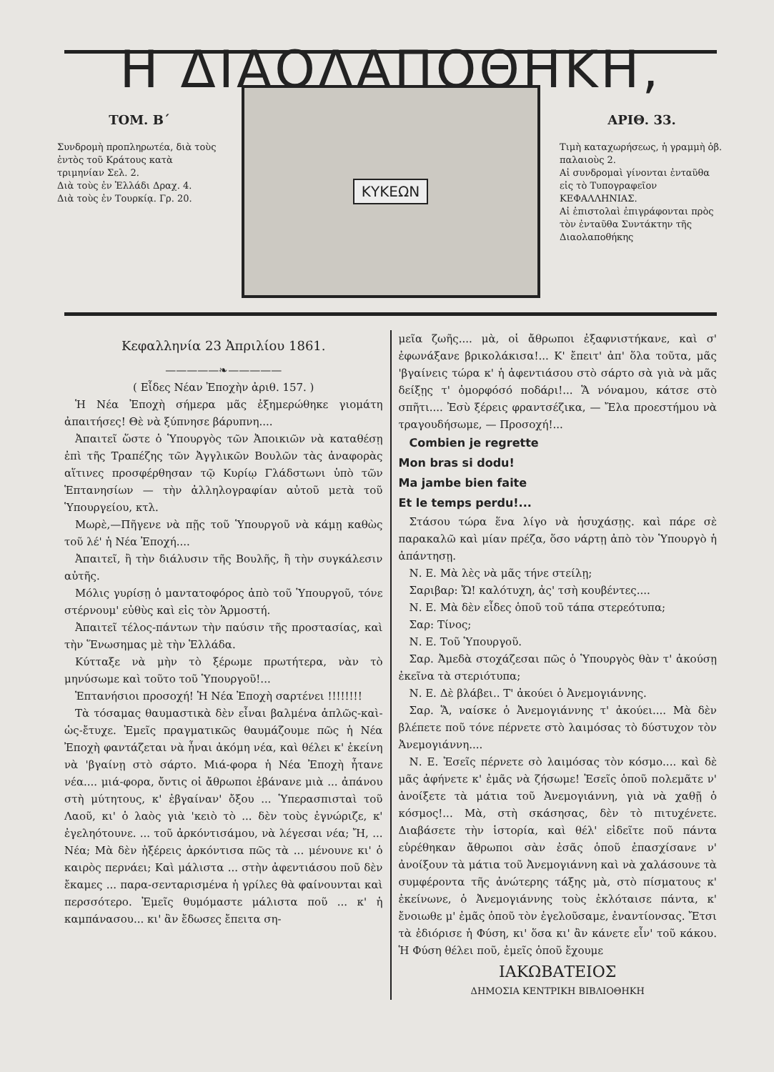Η ΔΙΑΟΛΑΠΟΘΗΚΗ,
ΤΟΜ. Β΄
Συνδρομὴ προπληρωτέα, διὰ τοὺς ἐντὸς τοῦ Κράτους κατὰ τριμηνίαν Σελ. 2.
Διὰ τοὺς ἐν Ἑλλάδι Δραχ. 4.
Διὰ τοὺς ἐν Τουρκίᾳ. Γρ. 20.
ΚΥΚΕΩΝ
ΑΡΙΘ. 33.
Τιμὴ καταχωρήσεως, ἡ γραμμὴ ὀβ. παλαιοὺς 2.
Αἱ συνδρομαὶ γίνονται ἐνταῦθα εἰς τὸ Τυπογραφεῖον ΚΕΦΑΛΛΗΝΙΑΣ.
Αἱ ἐπιστολαὶ ἐπιγράφονται πρὸς τὸν ἐνταῦθα Συντάκτην τῆς Διαολαποθήκης
Κεφαλληνία 23 Ἀπριλίου 1861.
—————❧—————
( Εἶδες Νέαν Ἐποχὴν ἀριθ. 157. )
Ἡ Νέα Ἐποχὴ σήμερα μᾶς ἐξημερώθηκε γιομάτη ἀπαιτήσες! Θὲ νὰ ξύπνησε βάρυπνη....
Ἀπαιτεῖ ὥστε ὁ Ὑπουργὸς τῶν Ἀποικιῶν νὰ καταθέσῃ ἐπὶ τῆς Τραπέζης τῶν Ἀγγλικῶν Βουλῶν τὰς ἀναφορὰς αἵτινες προσφέρθησαν τῷ Κυρίῳ Γλάδστωνι ὑπὸ τῶν Ἑπτανησίων — τὴν ἀλληλογραφίαν αὐτοῦ μετὰ τοῦ Ὑπουργείου, κτλ.
Μωρὲ,—Πῆγενε νὰ πῇς τοῦ Ὑπουργοῦ νὰ κάμῃ καθὼς τοῦ λέ' ἡ Νέα Ἐποχή....
Ἀπαιτεῖ, ἢ τὴν διάλυσιν τῆς Βουλῆς, ἢ τὴν συγκάλεσιν αὐτῆς.
Μόλις γυρίσῃ ὁ μαντατοφόρος ἀπὸ τοῦ Ὑπουργοῦ, τόνε στέρνουμ' εὐθὺς καὶ εἰς τὸν Ἁρμοστή.
Ἀπαιτεῖ τέλος-πάντων τὴν παύσιν τῆς προστασίας, καὶ τὴν Ἕνωσημας μὲ τὴν Ἑλλάδα.
Κύτταξε νὰ μὴν τὸ ξέρωμε πρωτήτερα, νὰν τὸ μηνύσωμε καὶ τοῦτο τοῦ Ὑπουργοῦ!...
Ἑπτανήσιοι προσοχή! Ἡ Νέα Ἐποχὴ σαρτένει !!!!!!!!
Τὰ τόσαμας θαυμαστικὰ δὲν εἶναι βαλμένα ἁπλῶς-καὶ-ὡς-ἔτυχε. Ἐμεῖς πραγματικῶς θαυμάζουμε πῶς ἡ Νέα Ἐποχὴ φαντάζεται νὰ ἦναι ἀκόμη νέα, καὶ θέλει κ' ἐκείνη νὰ 'βγαίνῃ στὸ σάρτο. Μιά-φορα ἡ Νέα Ἐποχὴ ἦτανε νέα.... μιά-φορα, ὄντις οἱ ἄθρωποι ἐβάνανε μιὰ ... ἀπάνου στὴ μύτητους, κ' ἐβγαίναν' ὄξου ... Ὑπερασπισταὶ τοῦ Λαοῦ, κι' ὁ λαὸς γιὰ 'κειὸ τὸ ... δὲν τοὺς ἐγνώριζε, κ' ἐγεληότουνε. ... τοῦ ἀρκόντισάμου, νὰ λέγεσαι νέα; Ἤ, ... Νέα; Μὰ δὲν ἠξέρεις ἀρκόντισα πῶς τὰ ... μένουνε κι' ὁ καιρὸς περνάει; Καὶ μάλιστα ... στὴν ἀφεντιάσου ποῦ δὲν ἔκαμες ... παρα-σενταρισμένα ἡ γρίλες θὰ φαίνουνται καὶ περσσότερο. Ἐμεῖς θυμόμαστε μάλιστα ποῦ ... κ' ἡ καμπάνασου... κι' ἂν ἔδωσες ἔπειτα ση-
μεῖα ζωῆς.... μὰ, οἱ ἄθρωποι ἐξαφνιστήκανε, καὶ σ' ἐφωνάξανε βρικολάκισα!... Κ' ἔπειτ' ἀπ' ὅλα τοῦτα, μᾶς 'βγαίνεις τώρα κ' ἡ ἀφεντιάσου στὸ σάρτο σὰ γιὰ νὰ μᾶς δείξῃς τ' ὀμορφόσό ποδάρι!... Ἅ νόναμου, κάτσε στὸ σπῆτι.... Ἐσὺ ξέρεις φραντσέζικα, — Ἔλα προεστήμου νὰ τραγουδήσωμε, — Προσοχή!...
Combien je regrette
Mon bras si dodu!
Ma jambe bien faite
Et le temps perdu!...
Στάσου τώρα ἕνα λίγο νὰ ἡσυχάσῃς. καὶ πάρε σὲ παρακαλῶ καὶ μίαν πρέζα, ὅσο νάρτῃ ἀπὸ τὸν Ὑπουργὸ ἡ ἀπάντησῃ.
Ν. Ε. Μὰ λὲς νὰ μᾶς τήνε στείλῃ;
Σαριβαρ: Ὤ! καλότυχη, ἀς' τσὴ κουβέντες....
Ν. Ε. Μὰ δὲν εἶδες ὁποῦ τοῦ τάπα στερεότυπα;
Σαρ: Τίνος;
Ν. Ε. Τοῦ Ὑπουργοῦ.
Σαρ. Ἀμεδὰ στοχάζεσαι πῶς ὁ Ὑπουργὸς θὰν τ' ἀκούσῃ ἐκεῖνα τὰ στεριότυπα;
Ν. Ε. Δὲ βλάβει.. Τ' ἀκούει ὁ Ἀνεμογιάννης.
Σαρ. Ἅ, ναίσκε ὁ Ἀνεμογιάννης τ' ἀκούει.... Μὰ δὲν βλέπετε ποῦ τόνε πέρνετε στὸ λαιμόσας τὸ δύστυχον τὸν Ἀνεμογιάννη....
Ν. Ε. Ἐσεῖς πέρνετε σὸ λαιμόσας τὸν κόσμο.... καὶ δὲ μᾶς ἀφήνετε κ' ἐμᾶς νὰ ζήσωμε! Ἐσεῖς ὁποῦ πολεμᾶτε ν' ἀνοίξετε τὰ μάτια τοῦ Ἀνεμογιάννη, γιὰ νὰ χαθῇ ὁ κόσμος!... Μὰ, στὴ σκάσησας, δὲν τὸ πιτυχένετε. Διαβάσετε τὴν ἱστορία, καὶ θέλ' εἰδεῖτε ποῦ πάντα εὑρέθηκαν ἄθρωποι σὰν ἐσᾶς ὁποῦ ἐπασχίσανε ν' ἀνοίξουν τὰ μάτια τοῦ Ἀνεμογιάννη καὶ νὰ χαλάσουνε τὰ συμφέροντα τῆς ἀνώτερης τάξης μὰ, στὸ πίσματους κ' ἐκείνωνε, ὁ Ἀνεμογιάννης τοὺς ἐκλόταισε πάντα, κ' ἔνοιωθε μ' ἐμᾶς ὁποῦ τὸν ἐγελοῦσαμε, ἐναντίονσας. Ἔτσι τὰ ἐδιόρισε ἡ Φύση, κι' ὅσα κι' ἂν κάνετε εἶν' τοῦ κάκου. Ἡ Φύση θέλει ποῦ, ἐμεῖς ὁποῦ ἔχουμε
ΙΑΚΩΒΑΤΕΙΟΣ
ΔΗΜΟΣΙΑ ΚΕΝΤΡΙΚΗ ΒΙΒΛΙΟΘΗΚΗ